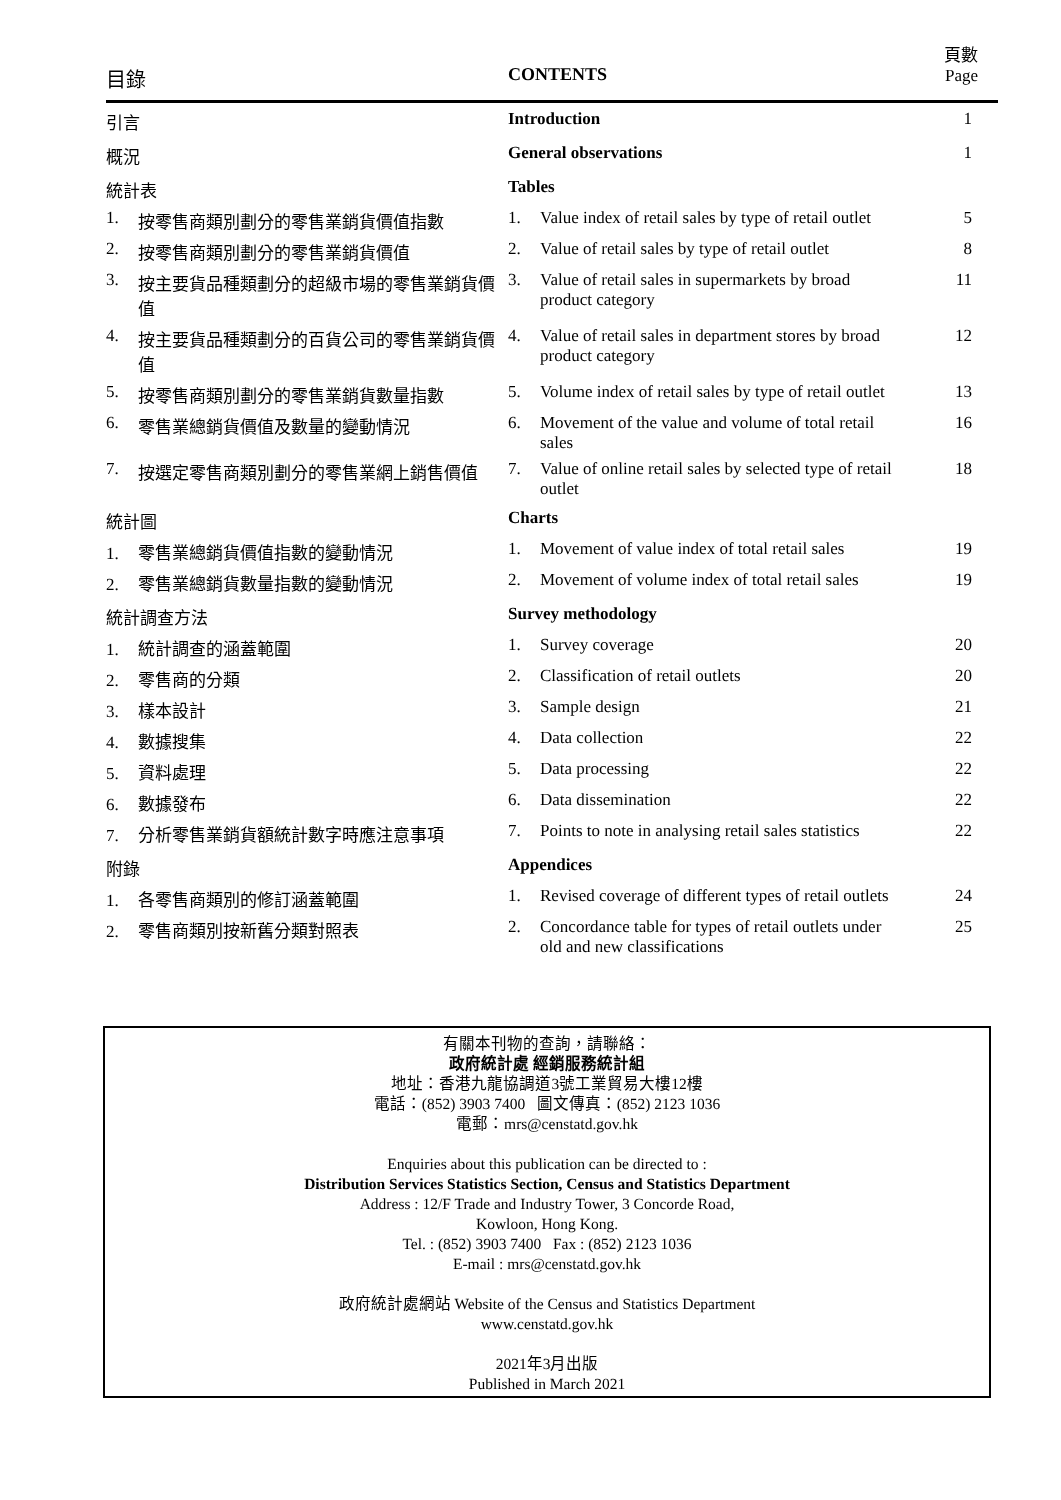| 目錄 | CONTENTS | 頁數 Page |
| 引言 | Introduction | 1 |
| 概況 | General observations | 1 |
| 統計表 | Tables | |
| 1. 按零售商類別劃分的零售業銷貨價值指數 | 1. Value index of retail sales by type of retail outlet | 5 |
| 2. 按零售商類別劃分的零售業銷貨價值 | 2. Value of retail sales by type of retail outlet | 8 |
| 3. 按主要貨品種類劃分的超級市場的零售業銷貨價值 | 3. Value of retail sales in supermarkets by broad product category | 11 |
| 4. 按主要貨品種類劃分的百貨公司的零售業銷貨價值 | 4. Value of retail sales in department stores by broad product category | 12 |
| 5. 按零售商類別劃分的零售業銷貨數量指數 | 5. Volume index of retail sales by type of retail outlet | 13 |
| 6. 零售業總銷貨價值及數量的變動情況 | 6. Movement of the value and volume of total retail sales | 16 |
| 7. 按選定零售商類別劃分的零售業網上銷售價值 | 7. Value of online retail sales by selected type of retail outlet | 18 |
| 統計圖 | Charts | |
| 1. 零售業總銷貨價值指數的變動情況 | 1. Movement of value index of total retail sales | 19 |
| 2. 零售業總銷貨數量指數的變動情況 | 2. Movement of volume index of total retail sales | 19 |
| 統計調查方法 | Survey methodology | |
| 1. 統計調查的涵蓋範圍 | 1. Survey coverage | 20 |
| 2. 零售商的分類 | 2. Classification of retail outlets | 20 |
| 3. 樣本設計 | 3. Sample design | 21 |
| 4. 數據搜集 | 4. Data collection | 22 |
| 5. 資料處理 | 5. Data processing | 22 |
| 6. 數據發布 | 6. Data dissemination | 22 |
| 7. 分析零售業銷貨額統計數字時應注意事項 | 7. Points to note in analysing retail sales statistics | 22 |
| 附錄 | Appendices | |
| 1. 各零售商類別的修訂涵蓋範圍 | 1. Revised coverage of different types of retail outlets | 24 |
| 2. 零售商類別按新舊分類對照表 | 2. Concordance table for types of retail outlets under old and new classifications | 25 |
有關本刊物的查詢，請聯絡：
政府統計處 經銷服務統計組
地址：香港九龍協調道3號工業貿易大樓12樓
電話：(852) 3903 7400 圖文傳真：(852) 2123 1036
電郵：mrs@censtatd.gov.hk
Enquiries about this publication can be directed to :
Distribution Services Statistics Section, Census and Statistics Department
Address : 12/F Trade and Industry Tower, 3 Concorde Road,
Kowloon, Hong Kong.
Tel. : (852) 3903 7400 Fax : (852) 2123 1036
E-mail : mrs@censtatd.gov.hk
政府統計處網站 Website of the Census and Statistics Department
www.censtatd.gov.hk
2021年3月出版
Published in March 2021